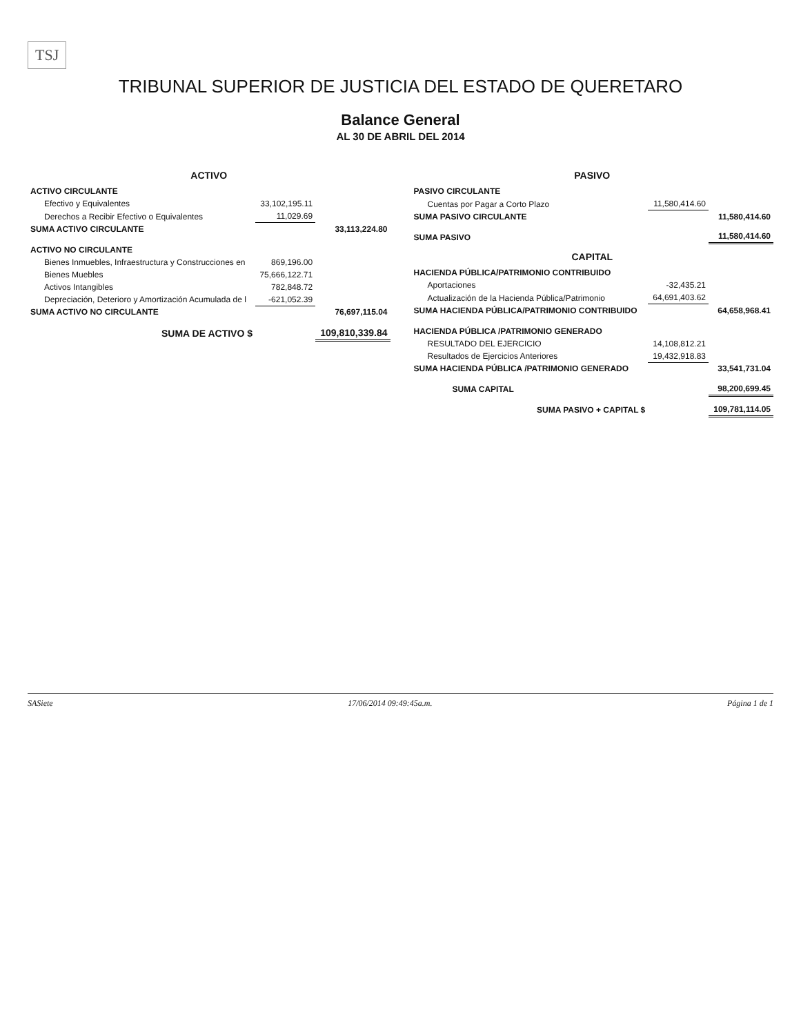TSJ
TRIBUNAL SUPERIOR DE JUSTICIA DEL ESTADO DE QUERETARO
Balance General
AL 30 DE ABRIL DEL 2014
| ACTIVO | | |
| ACTIVO CIRCULANTE | | |
| Efectivo y Equivalentes | 33,102,195.11 | |
| Derechos a Recibir Efectivo o Equivalentes | 11,029.69 | |
| SUMA ACTIVO CIRCULANTE | | 33,113,224.80 |
| ACTIVO NO CIRCULANTE | | |
| Bienes Inmuebles, Infraestructura y Construcciones en | 869,196.00 | |
| Bienes Muebles | 75,666,122.71 | |
| Activos Intangibles | 782,848.72 | |
| Depreciación, Deterioro y Amortización Acumulada de l | -621,052.39 | |
| SUMA ACTIVO NO CIRCULANTE | | 76,697,115.04 |
| SUMA DE ACTIVO $ | | 109,810,339.84 |
| PASIVO | | |
| PASIVO CIRCULANTE | | |
| Cuentas por Pagar a Corto Plazo | 11,580,414.60 | |
| SUMA PASIVO CIRCULANTE | | 11,580,414.60 |
| SUMA PASIVO | | 11,580,414.60 |
| CAPITAL | | |
| HACIENDA PÚBLICA/PATRIMONIO CONTRIBUIDO | | |
| Aportaciones | -32,435.21 | |
| Actualización de la Hacienda Pública/Patrimonio | 64,691,403.62 | |
| SUMA HACIENDA PÚBLICA/PATRIMONIO CONTRIBUIDO | | 64,658,968.41 |
| HACIENDA PÚBLICA /PATRIMONIO GENERADO | | |
| RESULTADO DEL EJERCICIO | 14,108,812.21 | |
| Resultados de Ejercicios Anteriores | 19,432,918.83 | |
| SUMA HACIENDA PÚBLICA /PATRIMONIO GENERADO | | 33,541,731.04 |
| SUMA CAPITAL | | 98,200,699.45 |
| SUMA PASIVO + CAPITAL $ | | 109,781,114.05 |
SASiete 17/06/2014 09:49:45a.m. Página 1 de 1